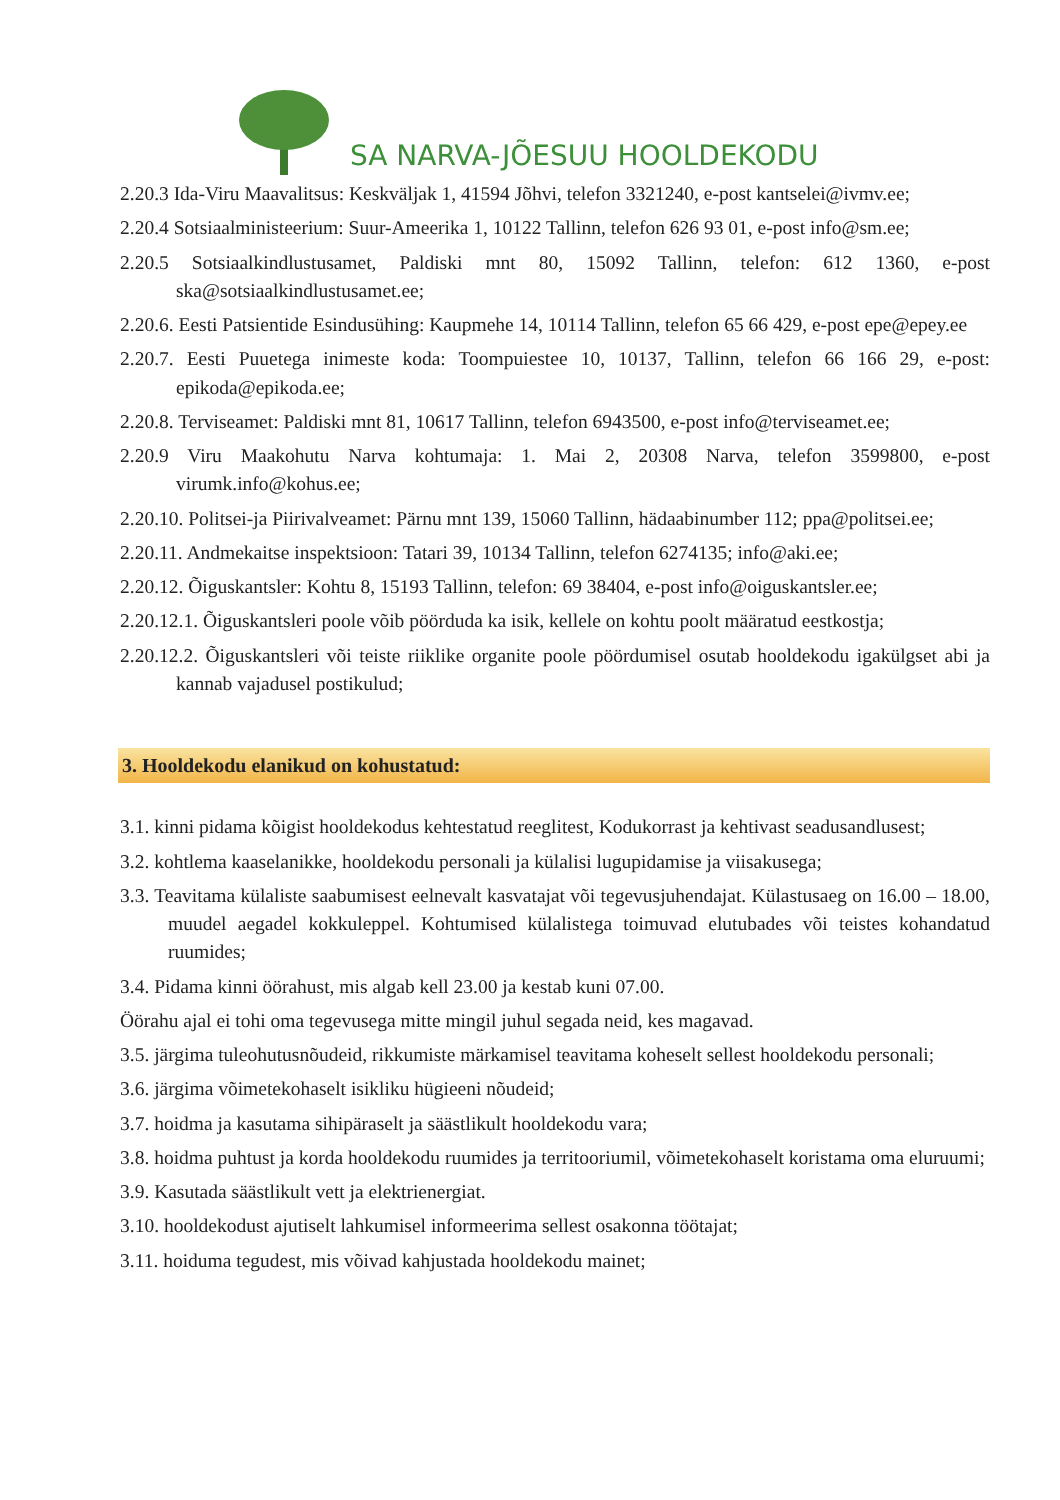SA NARVA-JÕESUU HOOLDEKODU
2.20.3 Ida-Viru Maavalitsus: Keskväljak 1, 41594 Jõhvi, telefon 3321240, e-post kantselei@ivmv.ee;
2.20.4 Sotsiaalministeerium: Suur-Ameerika 1, 10122 Tallinn, telefon 626 93 01, e-post info@sm.ee;
2.20.5 Sotsiaalkindlustusamet, Paldiski mnt 80, 15092 Tallinn, telefon: 612 1360, e-post ska@sotsiaalkindlustusamet.ee;
2.20.6. Eesti Patsientide Esindusühing: Kaupmehe 14, 10114 Tallinn, telefon 65 66 429, e-post epe@epey.ee
2.20.7. Eesti Puuetega inimeste koda: Toompuiestee 10, 10137, Tallinn, telefon 66 166 29, e-post: epikoda@epikoda.ee;
2.20.8. Terviseamet: Paldiski mnt 81, 10617 Tallinn, telefon 6943500, e-post info@terviseamet.ee;
2.20.9 Viru Maakohutu Narva kohtumaja: 1. Mai 2, 20308 Narva, telefon 3599800, e-post virumk.info@kohus.ee;
2.20.10. Politsei-ja Piirivalveamet: Pärnu mnt 139, 15060 Tallinn, hädaabinumber 112; ppa@politsei.ee;
2.20.11. Andmekaitse inspektsioon: Tatari 39, 10134 Tallinn, telefon 6274135; info@aki.ee;
2.20.12. Õiguskantsler: Kohtu 8, 15193 Tallinn, telefon: 69 38404, e-post info@oiguskantsler.ee;
2.20.12.1. Õiguskantsleri poole võib pöörduda ka isik, kellele on kohtu poolt määratud eestkostja;
2.20.12.2. Õiguskantsleri või teiste riiklike organite poole pöördumisel osutab hooldekodu igakülgset abi ja kannab vajadusel postikulud;
3. Hooldekodu elanikud on kohustatud:
3.1. kinni pidama kõigist hooldekodus kehtestatud reeglitest, Kodukorrast ja kehtivast seadusandlusest;
3.2. kohtlema kaaselanikke, hooldekodu personali ja külalisi lugupidamise ja viisakusega;
3.3. Teavitama külaliste saabumisest eelnevalt kasvatajat või tegevusjuhendajat. Külastusaeg on 16.00 – 18.00, muudel aegadel kokkuleppel. Kohtumised külalistega toimuvad elutubades või teistes kohandatud ruumides;
3.4. Pidama kinni öörahust, mis algab kell 23.00 ja kestab kuni 07.00.
Öörahu ajal ei tohi oma tegevusega mitte mingil juhul segada neid, kes magavad.
3.5. järgima tuleohutusnõudeid, rikkumiste märkamisel teavitama koheselt sellest hooldekodu personali;
3.6. järgima võimetekohaselt isikliku hügieeni nõudeid;
3.7. hoidma ja kasutama sihipäraselt ja säästlikult hooldekodu vara;
3.8. hoidma puhtust ja korda hooldekodu ruumides ja territooriumil, võimetekohaselt koristama oma eluruumi;
3.9. Kasutada säästlikult vett ja elektrienergiat.
3.10. hooldekodust ajutiselt lahkumisel informeerima sellest osakonna töötajat;
3.11. hoiduma tegudest, mis võivad kahjustada hooldekodu mainet;